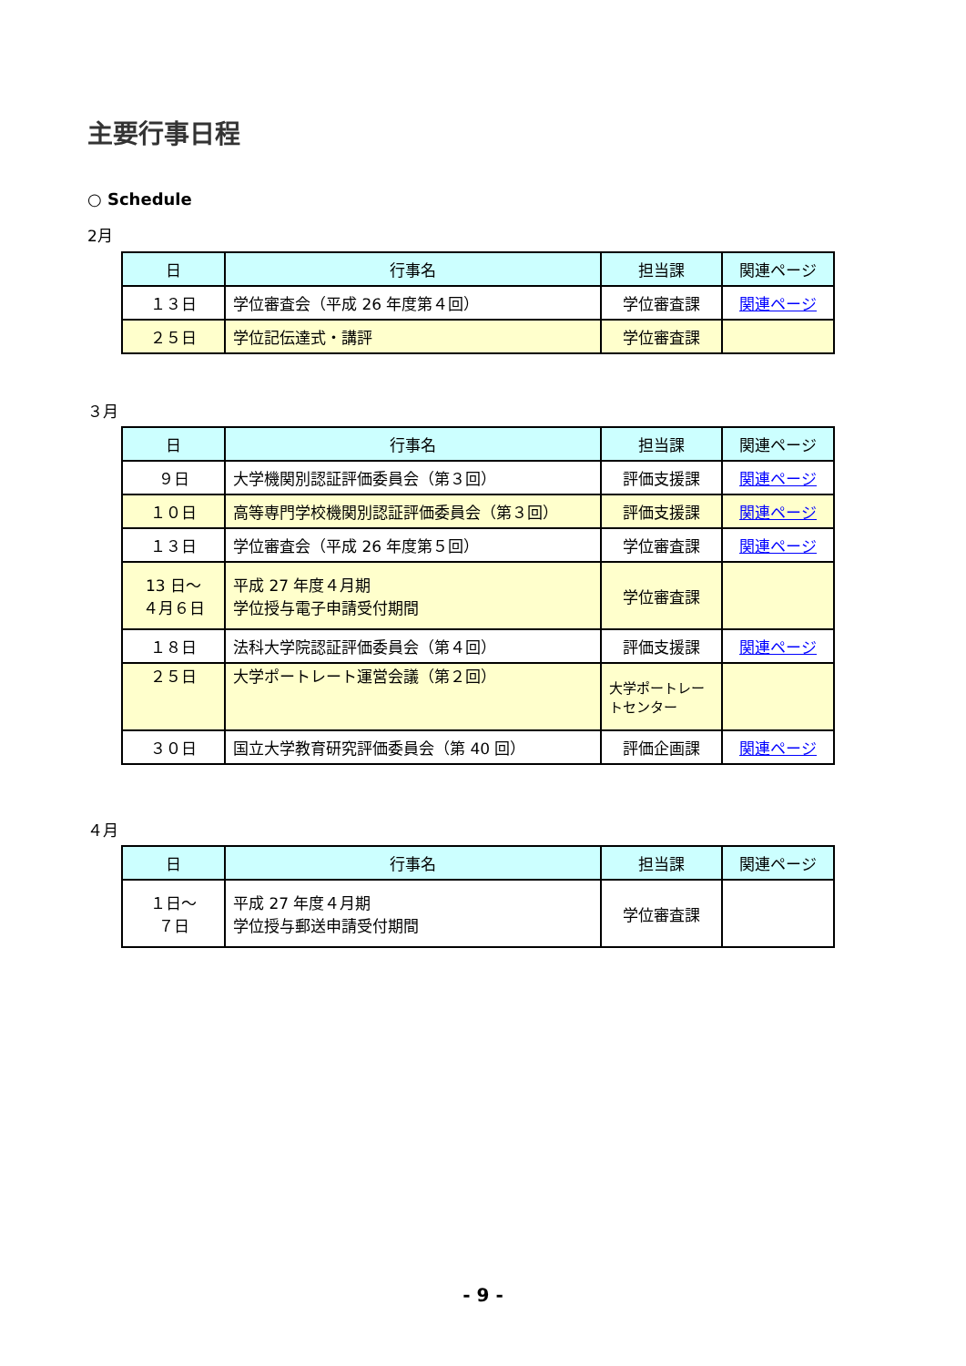主要行事日程
○ Schedule
2月
| 日 | 行事名 | 担当課 | 関連ページ |
| --- | --- | --- | --- |
| １３日 | 学位審査会（平成 26 年度第４回） | 学位審査課 | 関連ページ |
| ２５日 | 学位記伝達式・講評 | 学位審査課 | |
３月
| 日 | 行事名 | 担当課 | 関連ページ |
| --- | --- | --- | --- |
| ９日 | 大学機関別認証評価委員会（第３回） | 評価支援課 | 関連ページ |
| １０日 | 高等専門学校機関別認証評価委員会（第３回） | 評価支援課 | 関連ページ |
| １３日 | 学位審査会（平成 26 年度第５回） | 学位審査課 | 関連ページ |
| 13 日～ ４月６日 | 平成 27 年度４月期 学位授与電子申請受付期間 | 学位審査課 | |
| １８日 | 法科大学院認証評価委員会（第４回） | 評価支援課 | 関連ページ |
| ２５日 | 大学ポートレート運営会議（第２回） | 大学ポートレー トセンター | |
| ３０日 | 国立大学教育研究評価委員会（第 40 回） | 評価企画課 | 関連ページ |
４月
| 日 | 行事名 | 担当課 | 関連ページ |
| --- | --- | --- | --- |
| １日～ ７日 | 平成 27 年度４月期 学位授与郵送申請受付期間 | 学位審査課 | |
- 9 -